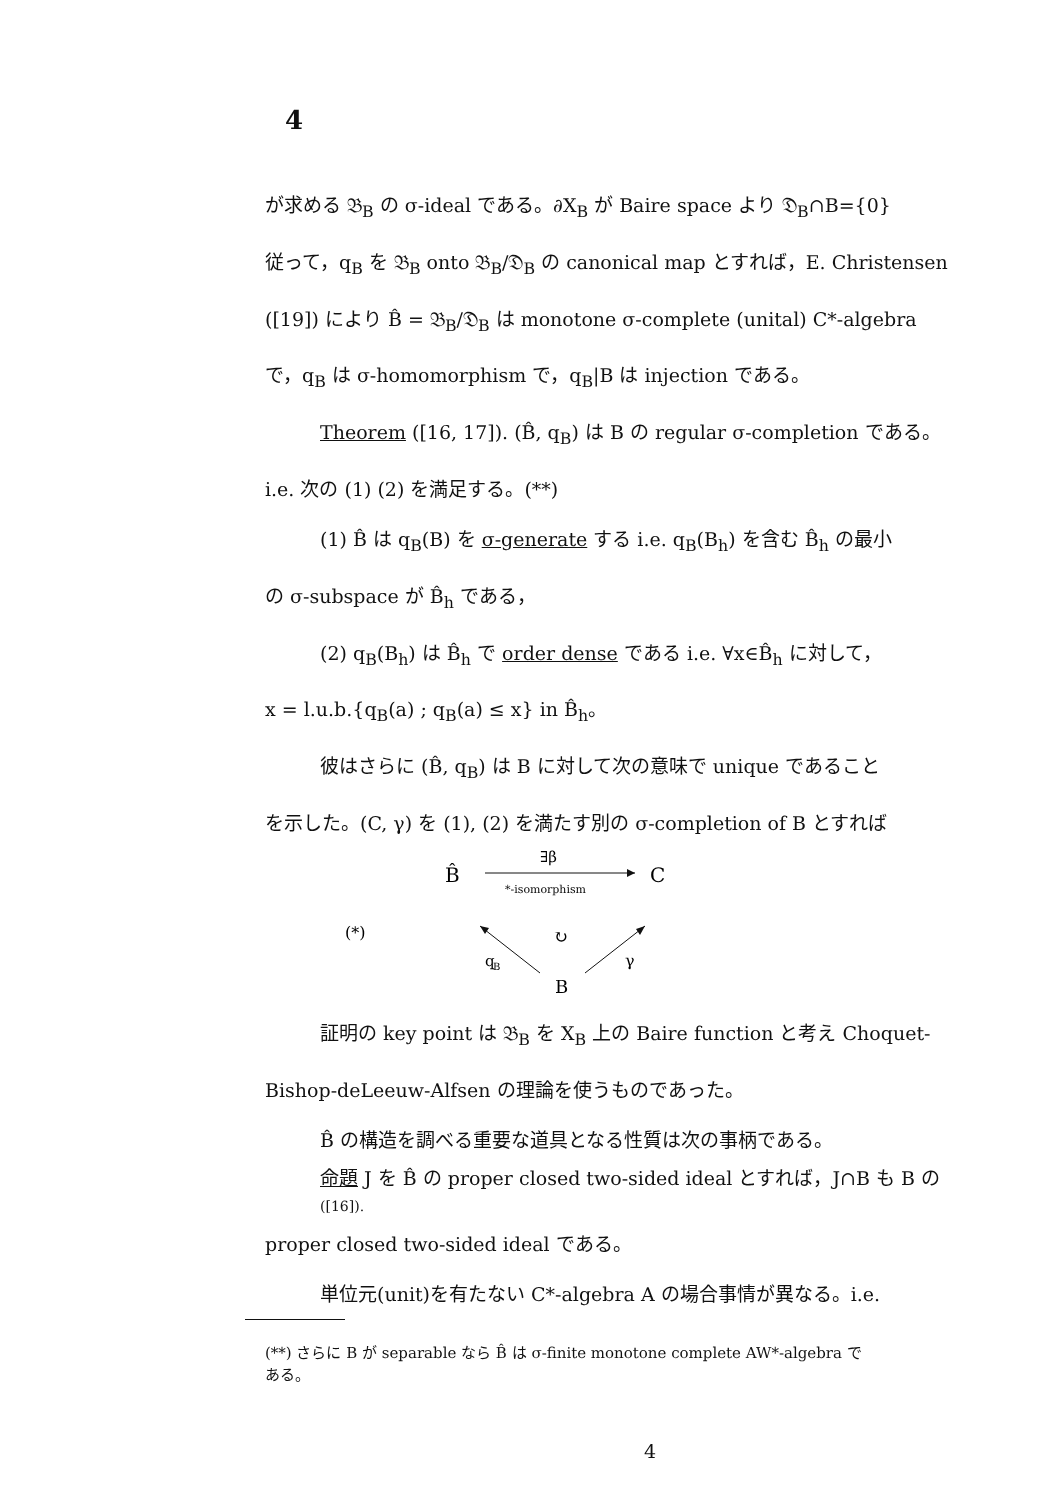4
が求める 𝔅<sub>B</sub> の σ-ideal である。∂X<sub>B</sub> が Baire space より 𝔇<sub>B</sub>∩B={0}
従って，q<sub>B</sub> を 𝔅<sub>B</sub> onto 𝔅<sub>B</sub>/𝔇<sub>B</sub> の canonical map とすれば，E. Christensen
([19]) により B̂ = 𝔅<sub>B</sub>/𝔇<sub>B</sub> は monotone σ-complete (unital) C*-algebra
で，q<sub>B</sub> は σ-homomorphism で，q<sub>B</sub>|B は injection である。
Theorem ([16, 17]). (B̂, q<sub>B</sub>) は B の regular σ-completion である。
i.e. 次の (1) (2) を満足する。(**)
(1) B̂ は q<sub>B</sub>(B) を σ-generate する i.e. q<sub>B</sub>(B<sub>h</sub>) を含む B̂<sub>h</sub> の最小
の σ-subspace が B̂<sub>h</sub> である，
(2) q<sub>B</sub>(B<sub>h</sub>) は B̂<sub>h</sub> で order dense である i.e. ∀x∈B̂<sub>h</sub> に対して，
x = l.u.b.{q<sub>B</sub>(a) ; q<sub>B</sub>(a) ≤ x} in B̂<sub>h</sub>。
彼はさらに (B̂, q<sub>B</sub>) は B に対して次の意味で unique であること
を示した。(C, γ) を (1), (2) を満たす別の σ-completion of B とすれば
B̂
C
∃β
*-isomorphism
↻
q
B
B
γ
(*)
証明の key point は 𝔅<sub>B</sub> を X<sub>B</sub> 上の Baire function と考え Choquet-
Bishop-deLeeuw-Alfsen の理論を使うものであった。
B̂ の構造を調べる重要な道具となる性質は次の事柄である。
命題 J を B̂ の proper closed two-sided ideal とすれば，J∩B も B の
([16]).
proper closed two-sided ideal である。
単位元(unit)を有たない C*-algebra A の場合事情が異なる。i.e.
(**) さらに B が separable なら B̂ は σ-finite monotone complete AW*-algebra で
ある。
4